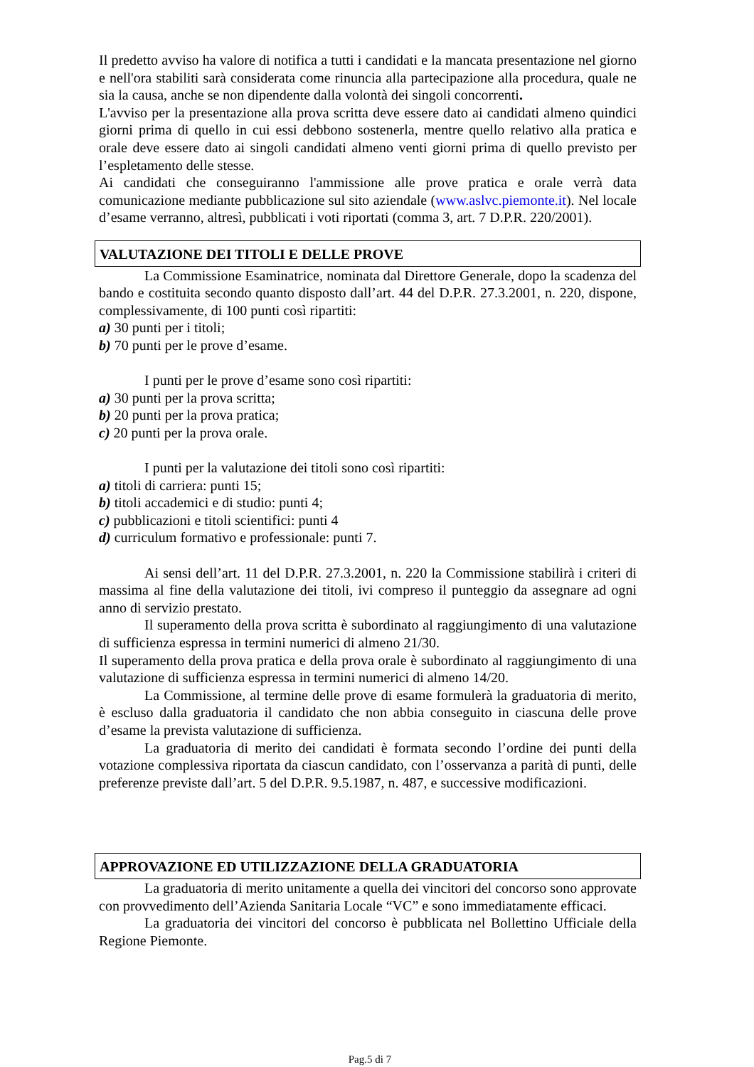Il predetto avviso ha valore di notifica a tutti i candidati e la mancata presentazione nel giorno e nell'ora stabiliti sarà considerata come rinuncia alla partecipazione alla procedura, quale ne sia la causa, anche se non dipendente dalla volontà dei singoli concorrenti.
L'avviso per la presentazione alla prova scritta deve essere dato ai candidati almeno quindici giorni prima di quello in cui essi debbono sostenerla, mentre quello relativo alla pratica e orale deve essere dato ai singoli candidati almeno venti giorni prima di quello previsto per l’espletamento delle stesse.
Ai candidati che conseguiranno l'ammissione alle prove pratica e orale verrà data comunicazione mediante pubblicazione sul sito aziendale (www.aslvc.piemonte.it). Nel locale d’esame verranno, altresì, pubblicati i voti riportati (comma 3, art. 7 D.P.R. 220/2001).
VALUTAZIONE DEI TITOLI E DELLE PROVE
La Commissione Esaminatrice, nominata dal Direttore Generale, dopo la scadenza del bando e costituita secondo quanto disposto dall’art. 44 del D.P.R. 27.3.2001, n. 220, dispone, complessivamente, di 100 punti così ripartiti:
a) 30 punti per i titoli;
b) 70 punti per le prove d’esame.
I punti per le prove d’esame sono così ripartiti:
a) 30 punti per la prova scritta;
b) 20 punti per la prova pratica;
c) 20 punti per la prova orale.
I punti per la valutazione dei titoli sono così ripartiti:
a) titoli di carriera: punti 15;
b) titoli accademici e di studio: punti 4;
c) pubblicazioni e titoli scientifici: punti 4
d) curriculum formativo e professionale: punti 7.
Ai sensi dell’art. 11 del D.P.R. 27.3.2001, n. 220 la Commissione stabilirà i criteri di massima al fine della valutazione dei titoli, ivi compreso il punteggio da assegnare ad ogni anno di servizio prestato.
Il superamento della prova scritta è subordinato al raggiungimento di una valutazione di sufficienza espressa in termini numerici di almeno 21/30.
Il superamento della prova pratica e della prova orale è subordinato al raggiungimento di una valutazione di sufficienza espressa in termini numerici di almeno 14/20.
La Commissione, al termine delle prove di esame formulerà la graduatoria di merito, è escluso dalla graduatoria il candidato che non abbia conseguito in ciascuna delle prove d’esame la prevista valutazione di sufficienza.
La graduatoria di merito dei candidati è formata secondo l’ordine dei punti della votazione complessiva riportata da ciascun candidato, con l’osservanza a parità di punti, delle preferenze previste dall’art. 5 del D.P.R. 9.5.1987, n. 487, e successive modificazioni.
APPROVAZIONE ED UTILIZZAZIONE DELLA GRADUATORIA
La graduatoria di merito unitamente a quella dei vincitori del concorso sono approvate con provvedimento dell’Azienda Sanitaria Locale “VC” e sono immediatamente efficaci.
La graduatoria dei vincitori del concorso è pubblicata nel Bollettino Ufficiale della Regione Piemonte.
Pag.5 di 7